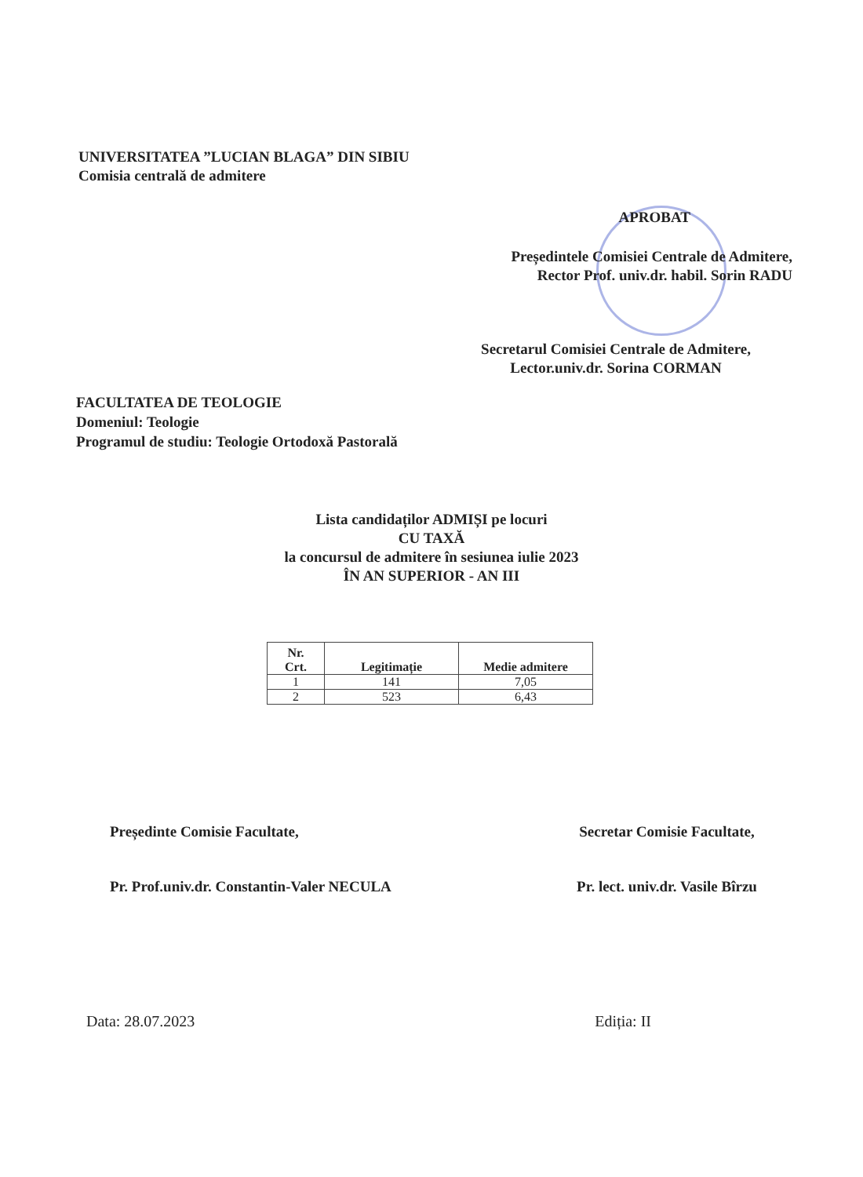UNIVERSITATEA ”LUCIAN BLAGA” DIN SIBIU
Comisia centrală de admitere
APROBAT
Președintele Comisiei Centrale de Admitere,
Rector Prof. univ.dr. habil. Sorin RADU
Secretarul Comisiei Centrale de Admitere,
Lector.univ.dr. Sorina CORMAN
FACULTATEA DE TEOLOGIE
Domeniul: Teologie
Programul de studiu: Teologie Ortodoxă Pastorală
Lista candidaților ADMIȘI pe locuri
CU TAXĂ
la concursul de admitere în sesiunea iulie 2023
ÎN AN SUPERIOR - AN III
| Nr. Crt. | Legitimație | Medie admitere |
| --- | --- | --- |
| 1 | 141 | 7,05 |
| 2 | 523 | 6,43 |
Președinte Comisie Facultate,
Pr. Prof.univ.dr. Constantin-Valer NECULA
Secretar Comisie Facultate,
Pr. lect. univ.dr. Vasile Bîrzu
Data: 28.07.2023 Ediția: II